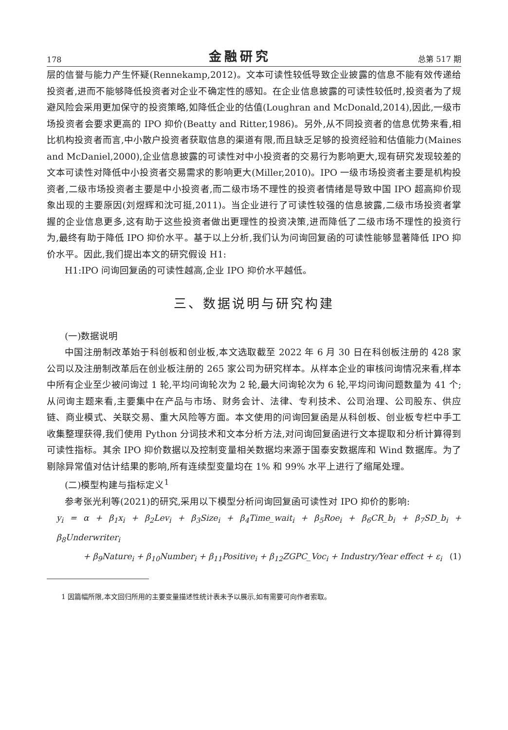178 金融研究 总第 517 期
层的信誉与能力产生怀疑(Rennekamp,2012)。文本可读性较低导致企业披露的信息不能有效传递给投资者,进而不能够降低投资者对企业不确定性的感知。在企业信息披露的可读性较低时,投资者为了规避风险会采用更加保守的投资策略,如降低企业的估值(Loughran and McDonald,2014),因此,一级市场投资者会要求更高的 IPO 抑价(Beatty and Ritter,1986)。另外,从不同投资者的信息优势来看,相比机构投资者而言,中小散户投资者获取信息的渠道有限,而且缺乏足够的投资经验和估值能力(Maines and McDaniel,2000),企业信息披露的可读性对中小投资者的交易行为影响更大,现有研究发现较差的文本可读性对降低中小投资者交易需求的影响更大(Miller,2010)。IPO 一级市场投资者主要是机构投资者,二级市场投资者主要是中小投资者,而二级市场不理性的投资者情绪是导致中国 IPO 超高抑价现象出现的主要原因(刘煜辉和沈可挺,2011)。当企业进行了可读性较强的信息披露,二级市场投资者掌握的企业信息更多,这有助于这些投资者做出更理性的投资决策,进而降低了二级市场不理性的投资行为,最终有助于降低 IPO 抑价水平。基于以上分析,我们认为问询回复函的可读性能够显著降低 IPO 抑价水平。因此,我们提出本文的研究假设 H1:
H1:IPO 问询回复函的可读性越高,企业 IPO 抑价水平越低。
三、数据说明与研究构建
(一)数据说明
中国注册制改革始于科创板和创业板,本文选取截至 2022 年 6 月 30 日在科创板注册的 428 家公司以及注册制改革后在创业板注册的 265 家公司为研究样本。从样本企业的审核问询情况来看,样本中所有企业至少被问询过 1 轮,平均问询轮次为 2 轮,最大问询轮次为 6 轮,平均问询问题数量为 41 个;从问询主题来看,主要集中在产品与市场、财务会计、法律、专利技术、公司治理、公司股东、供应链、商业模式、关联交易、重大风险等方面。本文使用的问询回复函是从科创板、创业板专栏中手工收集整理获得,我们使用 Python 分词技术和文本分析方法,对问询回复函进行文本提取和分析计算得到可读性指标。其余 IPO 抑价数据以及控制变量相关数据均来源于国泰安数据库和 Wind 数据库。为了剔除异常值对估计结果的影响,所有连续型变量均在 1% 和 99% 水平上进行了缩尾处理。
(二)模型构建与指标定义<sup>1</sup>
参考张光利等(2021)的研究,采用以下模型分析问询回复函可读性对 IPO 抑价的影响:
y<sub>i</sub> = α + β<sub>1</sub>x<sub>i</sub> + β<sub>2</sub>Lev<sub>i</sub> + β<sub>3</sub>Size<sub>i</sub> + β<sub>4</sub>Time_wait<sub>i</sub> + β<sub>5</sub>Roe<sub>i</sub> + β<sub>6</sub>CR_b<sub>i</sub> + β<sub>7</sub>SD_b<sub>i</sub> + β<sub>8</sub>Underwriter<sub>i</sub>
+ β<sub>9</sub>Nature<sub>i</sub> + β<sub>10</sub>Number<sub>i</sub> + β<sub>11</sub>Positive<sub>i</sub> + β<sub>12</sub>ZGPC_Voc<sub>i</sub> + Industry/Year effect + ε<sub>i</sub> (1)
1 因篇幅所限,本文回归所用的主要变量描述性统计表未予以展示,如有需要可向作者索取。